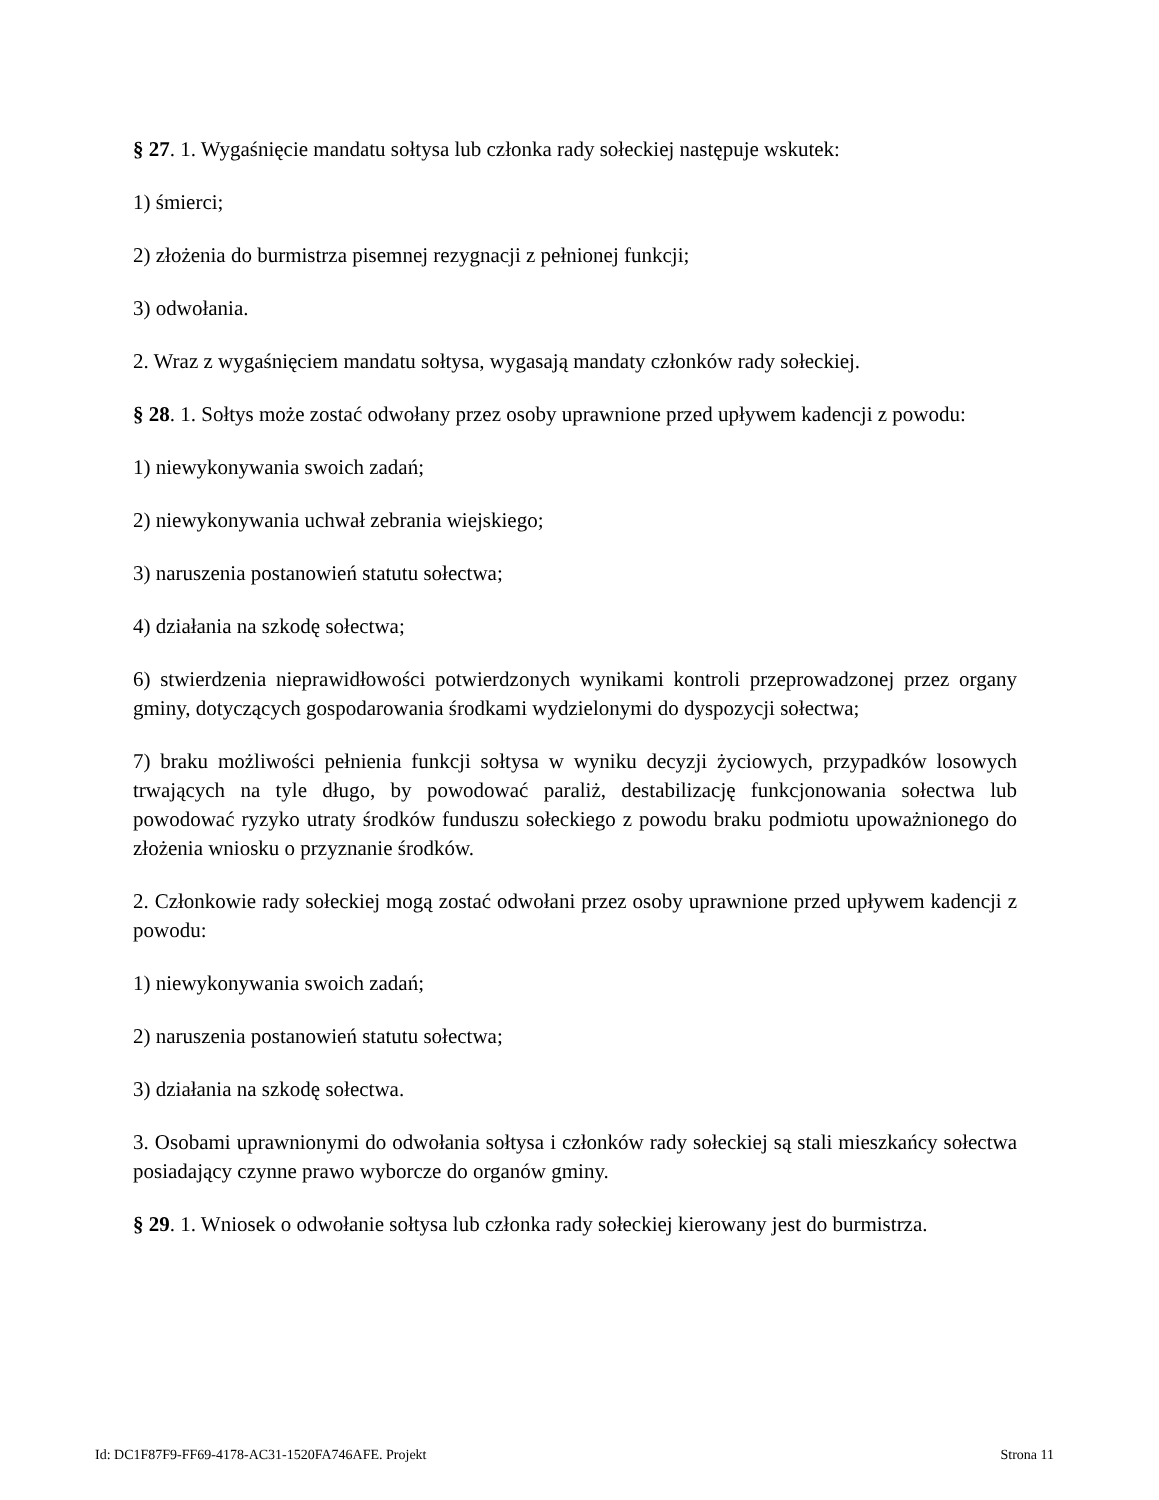§ 27. 1. Wygaśnięcie mandatu sołtysa lub członka rady sołeckiej następuje wskutek:
1) śmierci;
2) złożenia do burmistrza pisemnej rezygnacji z pełnionej funkcji;
3) odwołania.
2. Wraz z wygaśnięciem mandatu sołtysa, wygasają mandaty członków rady sołeckiej.
§ 28. 1. Sołtys może zostać odwołany przez osoby uprawnione przed upływem kadencji z powodu:
1) niewykonywania swoich zadań;
2) niewykonywania uchwał zebrania wiejskiego;
3) naruszenia postanowień statutu sołectwa;
4) działania na szkodę sołectwa;
6) stwierdzenia nieprawidłowości potwierdzonych wynikami kontroli przeprowadzonej przez organy gminy, dotyczących gospodarowania środkami wydzielonymi do dyspozycji sołectwa;
7) braku możliwości pełnienia funkcji sołtysa w wyniku decyzji życiowych, przypadków losowych trwających na tyle długo, by powodować paraliż, destabilizację funkcjonowania sołectwa lub powodować ryzyko utraty środków funduszu sołeckiego z powodu braku podmiotu upoważnionego do złożenia wniosku o przyznanie środków.
2. Członkowie rady sołeckiej mogą zostać odwołani przez osoby uprawnione przed upływem kadencji z powodu:
1) niewykonywania swoich zadań;
2) naruszenia postanowień statutu sołectwa;
3) działania na szkodę sołectwa.
3. Osobami uprawnionymi do odwołania sołtysa i członków rady sołeckiej są stali mieszkańcy sołectwa posiadający czynne prawo wyborcze do organów gminy.
§ 29. 1. Wniosek o odwołanie sołtysa lub członka rady sołeckiej kierowany jest do burmistrza.
Id: DC1F87F9-FF69-4178-AC31-1520FA746AFE. Projekt Strona 11